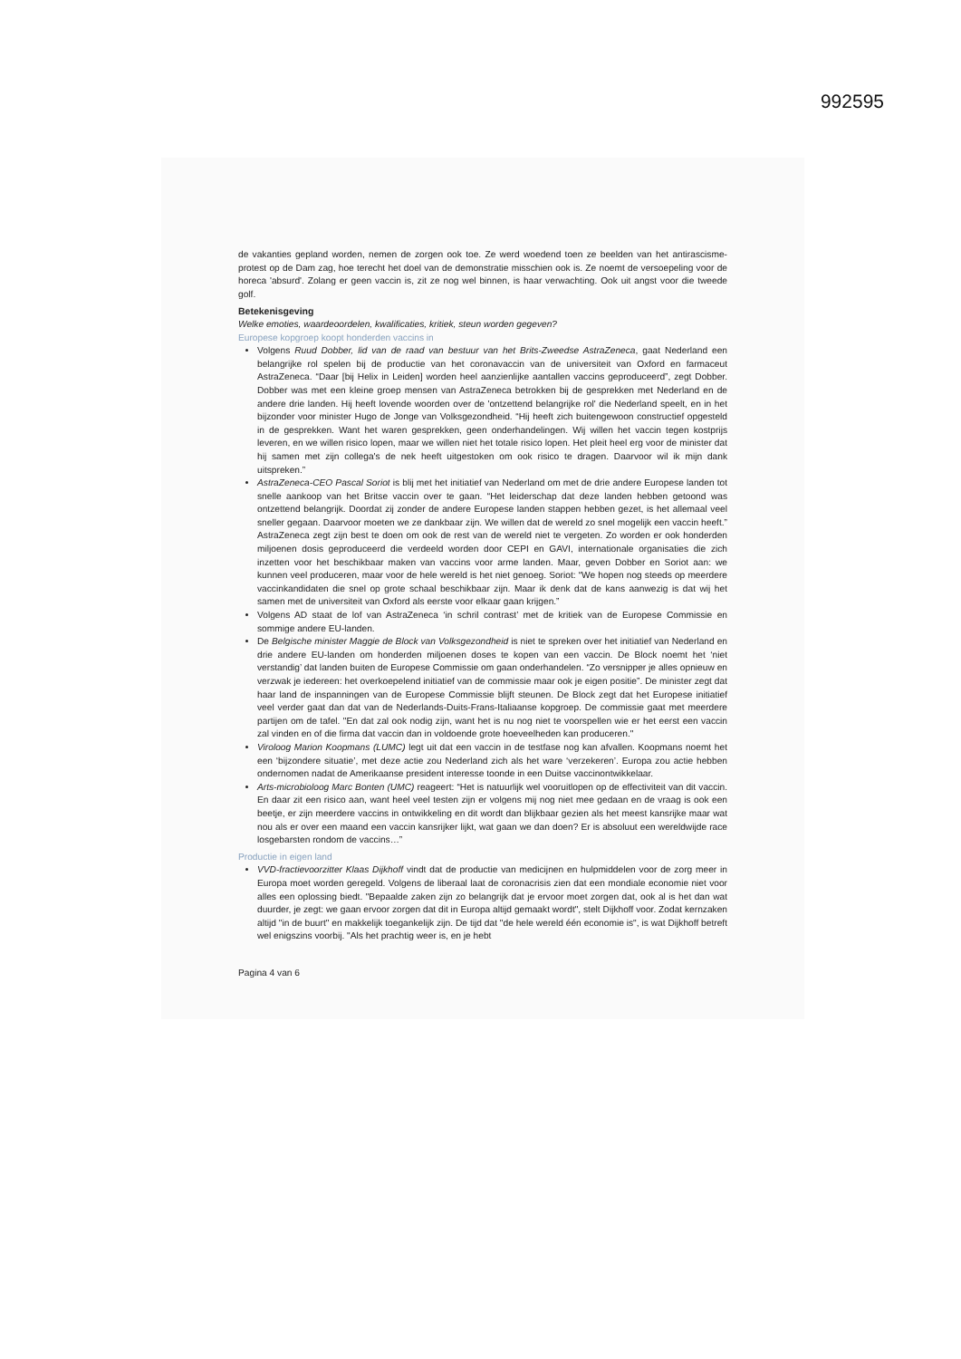992595
de vakanties gepland worden, nemen de zorgen ook toe. Ze werd woedend toen ze beelden van het antirascisme-protest op de Dam zag, hoe terecht het doel van de demonstratie misschien ook is. Ze noemt de versoepeling voor de horeca 'absurd'. Zolang er geen vaccin is, zit ze nog wel binnen, is haar verwachting. Ook uit angst voor die tweede golf.
Betekenisgeving
Welke emoties, waardeoordelen, kwalificaties, kritiek, steun worden gegeven?
Europese kopgroep koopt honderden vaccins in
Volgens Ruud Dobber, lid van de raad van bestuur van het Brits-Zweedse AstraZeneca, gaat Nederland een belangrijke rol spelen bij de productie van het coronavaccin van de universiteit van Oxford en farmaceut AstraZeneca. “Daar [bij Helix in Leiden] worden heel aanzienlijke aantallen vaccins geproduceerd”, zegt Dobber. Dobber was met een kleine groep mensen van AstraZeneca betrokken bij de gesprekken met Nederland en de andere drie landen. Hij heeft lovende woorden over de 'ontzettend belangrijke rol' die Nederland speelt, en in het bijzonder voor minister Hugo de Jonge van Volksgezondheid. “Hij heeft zich buitengewoon constructief opgesteld in de gesprekken. Want het waren gesprekken, geen onderhandelingen. Wij willen het vaccin tegen kostprijs leveren, en we willen risico lopen, maar we willen niet het totale risico lopen. Het pleit heel erg voor de minister dat hij samen met zijn collega's de nek heeft uitgestoken om ook risico te dragen. Daarvoor wil ik mijn dank uitspreken.”
AstraZeneca-CEO Pascal Soriot is blij met het initiatief van Nederland om met de drie andere Europese landen tot snelle aankoop van het Britse vaccin over te gaan. “Het leiderschap dat deze landen hebben getoond was ontzettend belangrijk. Doordat zij zonder de andere Europese landen stappen hebben gezet, is het allemaal veel sneller gegaan. Daarvoor moeten we ze dankbaar zijn. We willen dat de wereld zo snel mogelijk een vaccin heeft.” AstraZeneca zegt zijn best te doen om ook de rest van de wereld niet te vergeten. Zo worden er ook honderden miljoenen dosis geproduceerd die verdeeld worden door CEPI en GAVI, internationale organisaties die zich inzetten voor het beschikbaar maken van vaccins voor arme landen. Maar, geven Dobber en Soriot aan: we kunnen veel produceren, maar voor de hele wereld is het niet genoeg. Soriot: “We hopen nog steeds op meerdere vaccinkandidaten die snel op grote schaal beschikbaar zijn. Maar ik denk dat de kans aanwezig is dat wij het samen met de universiteit van Oxford als eerste voor elkaar gaan krijgen.”
Volgens AD staat de lof van AstraZeneca ‘in schril contrast’ met de kritiek van de Europese Commissie en sommige andere EU-landen.
De Belgische minister Maggie de Block van Volksgezondheid is niet te spreken over het initiatief van Nederland en drie andere EU-landen om honderden miljoenen doses te kopen van een vaccin. De Block noemt het ‘niet verstandig’ dat landen buiten de Europese Commissie om gaan onderhandelen. “Zo versnipper je alles opnieuw en verzwak je iedereen: het overkoepelend initiatief van de commissie maar ook je eigen positie”. De minister zegt dat haar land de inspanningen van de Europese Commissie blijft steunen. De Block zegt dat het Europese initiatief veel verder gaat dan dat van de Nederlands-Duits-Frans-Italiaanse kopgroep. De commissie gaat met meerdere partijen om de tafel. "En dat zal ook nodig zijn, want het is nu nog niet te voorspellen wie er het eerst een vaccin zal vinden en of die firma dat vaccin dan in voldoende grote hoeveelheden kan produceren."
Viroloog Marion Koopmans (LUMC) legt uit dat een vaccin in de testfase nog kan afvallen. Koopmans noemt het een ‘bijzondere situatie’, met deze actie zou Nederland zich als het ware ‘verzekeren’. Europa zou actie hebben ondernomen nadat de Amerikaanse president interesse toonde in een Duitse vaccinontwikkelaar.
Arts-microbioloog Marc Bonten (UMC) reageert: “Het is natuurlijk wel vooruitlopen op de effectiviteit van dit vaccin. En daar zit een risico aan, want heel veel testen zijn er volgens mij nog niet mee gedaan en de vraag is ook een beetje, er zijn meerdere vaccins in ontwikkeling en dit wordt dan blijkbaar gezien als het meest kansrijke maar wat nou als er over een maand een vaccin kansrijker lijkt, wat gaan we dan doen? Er is absoluut een wereldwijde race losgebarsten rondom de vaccins…”
Productie in eigen land
VVD-fractievoorzitter Klaas Dijkhoff vindt dat de productie van medicijnen en hulpmiddelen voor de zorg meer in Europa moet worden geregeld. Volgens de liberaal laat de coronacrisis zien dat een mondiale economie niet voor alles een oplossing biedt. "Bepaalde zaken zijn zo belangrijk dat je ervoor moet zorgen dat, ook al is het dan wat duurder, je zegt: we gaan ervoor zorgen dat dit in Europa altijd gemaakt wordt", stelt Dijkhoff voor. Zodat kernzaken altijd "in de buurt" en makkelijk toegankelijk zijn. De tijd dat "de hele wereld één economie is", is wat Dijkhoff betreft wel enigszins voorbij. "Als het prachtig weer is, en je hebt
Pagina 4 van 6